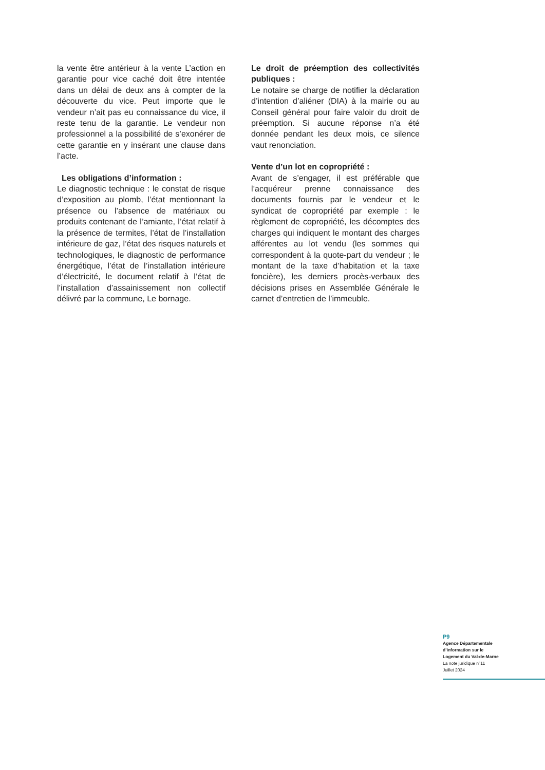la vente être antérieur à la vente L’action en garantie pour vice caché doit être intentée dans un délai de deux ans à compter de la découverte du vice. Peut importe que le vendeur n’ait pas eu connaissance du vice, il reste tenu de la garantie. Le vendeur non professionnel a la possibilité de s’exonérer de cette garantie en y insérant une clause dans l’acte.
Les obligations d’information :
Le diagnostic technique : le constat de risque d’exposition au plomb, l’état mentionnant la présence ou l’absence de matériaux ou produits contenant de l’amiante, l’état relatif à la présence de termites, l’état de l’installation intérieure de gaz, l’état des risques naturels et technologiques, le diagnostic de performance énergétique, l’état de l’installation intérieure d’électricité, le document relatif à l’état de l’installation d’assainissement non collectif délivré par la commune, Le bornage.
Le droit de préemption des collectivités publiques :
Le notaire se charge de notifier la déclaration d’intention d’aliéner (DIA) à la mairie ou au Conseil général pour faire valoir du droit de préemption. Si aucune réponse n’a été donnée pendant les deux mois, ce silence vaut renonciation.
Vente d’un lot en copropriété :
Avant de s’engager, il est préférable que l’acquéreur prenne connaissance des documents fournis par le vendeur et le syndicat de copropriété par exemple : le règlement de copropriété, les décomptes des charges qui indiquent le montant des charges afférentes au lot vendu (les sommes qui correspondent à la quote-part du vendeur ; le montant de la taxe d’habitation et la taxe foncière), les derniers procès-verbaux des décisions prises en Assemblée Générale le carnet d’entretien de l’immeuble.
P9
Agence Départementale
d’Information sur le
Logement du Val-de-Marne
La note juridique n°11
Juillet 2024